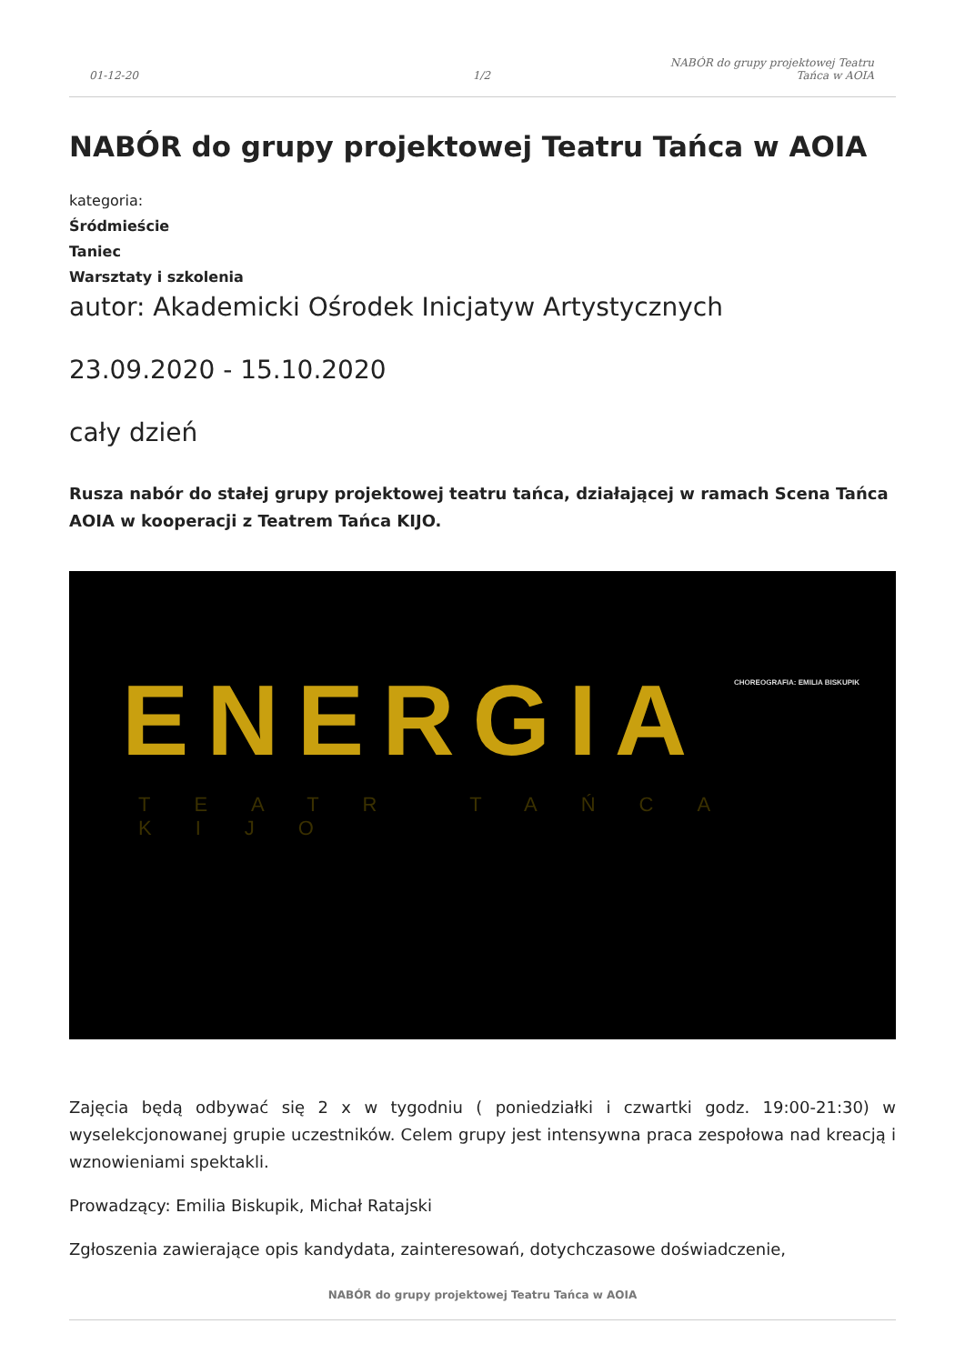01-12-20
1/2
NABÓR do grupy projektowej Teatru
Tańca w AOIA
NABÓR do grupy projektowej Teatru Tańca w AOIA
kategoria:
Śródmieście
Taniec
Warsztaty i szkolenia
autor: Akademicki Ośrodek Inicjatyw Artystycznych
23.09.2020 - 15.10.2020
cały dzień
Rusza nabór do stałej grupy projektowej teatru tańca, działającej w ramach Scena Tańca AOIA w kooperacji z Teatrem Tańca KIJO.
CHOREOGRAFIA: EMILIA BISKUPIK ENERGIA
TEATR TAŃCA KIJO
Zajęcia będą odbywać się 2 x w tygodniu ( poniedziałki i czwartki godz. 19:00-21:30) w wyselekcjonowanej grupie uczestników. Celem grupy jest intensywna praca zespołowa nad kreacją i wznowieniami spektakli.
Prowadzący: Emilia Biskupik, Michał Ratajski
Zgłoszenia zawierające opis kandydata, zainteresowań, dotychczasowe doświadczenie,
NABÓR do grupy projektowej Teatru Tańca w AOIA